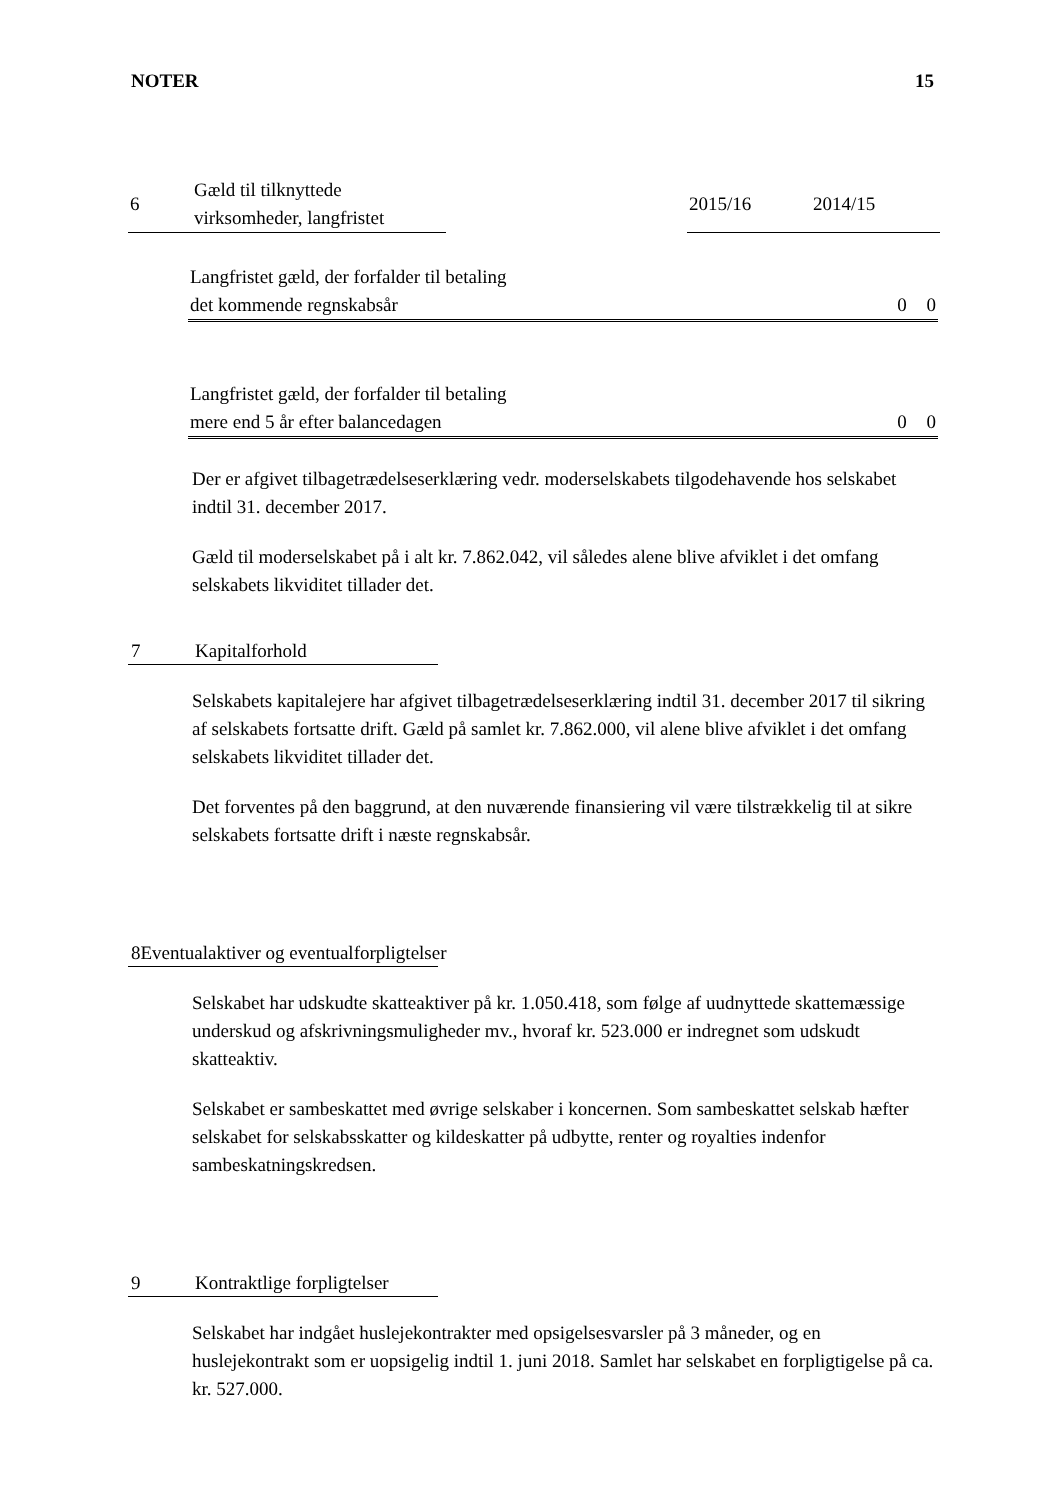NOTER 15
| 6 | Gæld til tilknyttede virksomheder, langfristet | | 2015/16 | 2014/15 |
| Langfristet gæld, der forfalder til betaling | | |
| det kommende regnskabsår | 0 | 0 |
| Langfristet gæld, der forfalder til betaling | | |
| mere end 5 år efter balancedagen | 0 | 0 |
Der er afgivet tilbagetrædelseserklæring vedr. moderselskabets tilgodehavende hos selskabet indtil 31. december 2017.
Gæld til moderselskabet på i alt kr. 7.862.042, vil således alene blive afviklet i det omfang selskabets likviditet tillader det.
7 Kapitalforhold
Selskabets kapitalejere har afgivet tilbagetrædelseserklæring indtil 31. december 2017 til sikring af selskabets fortsatte drift. Gæld på samlet kr. 7.862.000, vil alene blive afviklet i det omfang selskabets likviditet tillader det.
Det forventes på den baggrund, at den nuværende finansiering vil være tilstrækkelig til at sikre selskabets fortsatte drift i næste regnskabsår.
8 Eventualaktiver og eventualforpligtelser
Selskabet har udskudte skatteaktiver på kr. 1.050.418, som følge af uudnyttede skattemæssige underskud og afskrivningsmuligheder mv., hvoraf kr. 523.000 er indregnet som udskudt skatteaktiv.
Selskabet er sambeskattet med øvrige selskaber i koncernen. Som sambeskattet selskab hæfter selskabet for selskabsskatter og kildeskatter på udbytte, renter og royalties indenfor sambeskatningskredsen.
9 Kontraktlige forpligtelser
Selskabet har indgået huslejekontrakter med opsigelsesvarsler på 3 måneder, og en huslejekontrakt som er uopsigelig indtil 1. juni 2018. Samlet har selskabet en forpligtigelse på ca. kr. 527.000.